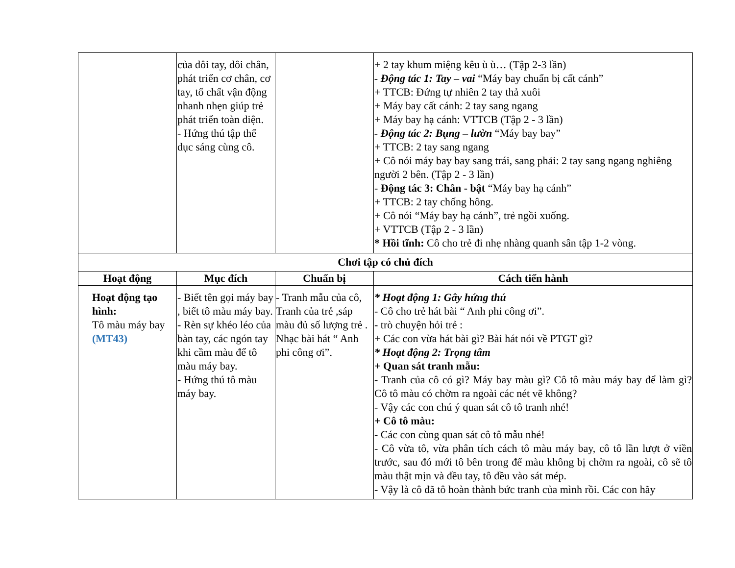| | của đôi tay, đôi chân, phát triển cơ chân, cơ tay, tố chất vận động nhanh nhẹn giúp trẻ phát triển toàn diện. - Hứng thú tập thể dục sáng cùng cô. | | + 2 tay khum miệng kêu ù ù… (Tập 2-3 lần) - Động tác 1: Tay – vai “Máy bay chuẩn bị cất cánh” + TTCB: Đứng tự nhiên 2 tay thả xuôi + Máy bay cất cánh: 2 tay sang ngang + Máy bay hạ cánh: VTTCB (Tập 2 - 3 lần) - Động tác 2: Bụng – lườn “Máy bay bay” + TTCB: 2 tay sang ngang + Cô nói máy bay bay sang trái, sang phải: 2 tay sang ngang nghiêng người 2 bên. (Tập 2 - 3 lần) - Động tác 3: Chân - bật “Máy bay hạ cánh” + TTCB: 2 tay chống hông. + Cô nói “Máy bay hạ cánh”, trẻ ngồi xuống. + VTTCB (Tập 2 - 3 lần) * Hồi tĩnh: Cô cho trẻ đi nhẹ nhàng quanh sân tập 1-2 vòng. |
| Chơi tập có chủ đích | | | |
| Hoạt động | Mục đích | Chuẩn bị | Cách tiến hành |
| Hoạt động tạo hình: Tô màu máy bay (MT43) | - Biết tên gọi máy bay , biết tô màu máy bay. - Rèn sự khéo léo của bàn tay, các ngón tay khi cầm màu để tô màu máy bay. - Hứng thú tô màu máy bay. | - Tranh mẫu của cô, Tranh của trẻ ,sáp màu đủ số lượng trẻ . Nhạc bài hát “ Anh phi công ơi”. | * Hoạt động 1: Gây hứng thú - Cô cho trẻ hát bài “ Anh phi công ơi”. - trò chuyện hỏi trẻ : + Các con vừa hát bài gì? Bài hát nói về PTGT gì? * Hoạt động 2: Trọng tâm + Quan sát tranh mẫu: - Tranh của cô có gì? Máy bay màu gì? Cô tô màu máy bay để làm gì? Cô tô màu có chờm ra ngoài các nét vẽ không? - Vậy các con chú ý quan sát cô tô tranh nhé! + Cô tô màu: - Các con cùng quan sát cô tô mẫu nhé! - Cô vừa tô, vừa phân tích cách tô màu máy bay, cô tô lần lượt ở viền trước, sau đó mới tô bên trong để màu không bị chờm ra ngoài, cô sẽ tô màu thật mịn và đều tay, tô đều vào sát mép. - Vậy là cô đã tô hoàn thành bức tranh của mình rồi. Các con hãy |